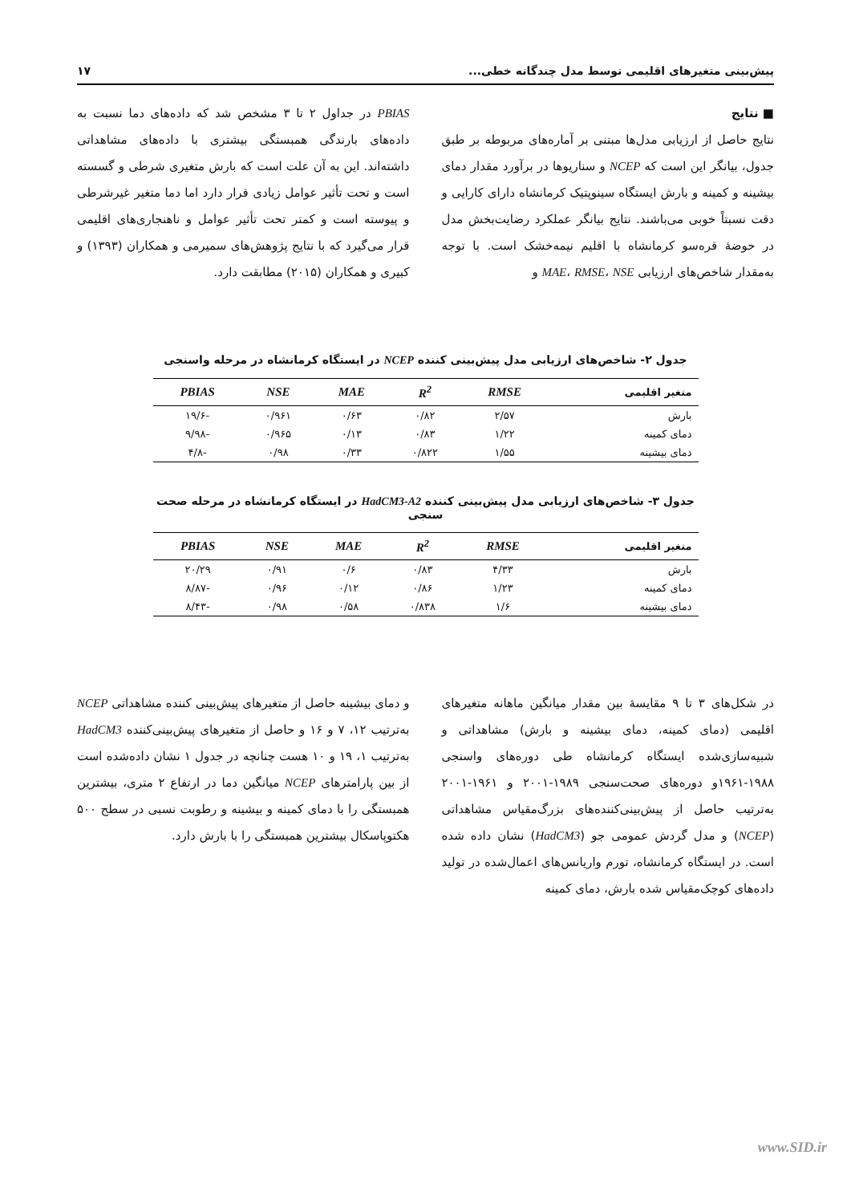پیش‌بینی متغیرهای اقلیمی توسط مدل چندگانه خطی... ۱۷
■ نتایج
نتایج حاصل از ارزیابی مدل‌ها مبتنی بر آماره‌های مربوطه بر طبق جدول، بیانگر این است که NCEP و سناریوها در برآورد مقدار دمای بیشینه و کمینه و بارش ایستگاه سینوپتیک کرمانشاه دارای کارایی و دقت نسبتاً خوبی می‌باشند. نتایج بیانگر عملکرد رضایت‌بخش مدل در حوضهٔ قره‌سو کرمانشاه با اقلیم نیمه‌خشک است. با توجه به‌مقدار شاخص‌های ارزیابی MAE، RMSE، NSE و
PBIAS در جداول ۲ تا ۳ مشخص شد که داده‌های دما نسبت به داده‌های بارندگی همبستگی بیشتری با داده‌های مشاهداتی داشته‌اند. این به آن علت است که بارش متغیری شرطی و گسسته است و تحت تأثیر عوامل زیادی قرار دارد اما دما متغیر غیرشرطی و پیوسته است و کمتر تحت تأثیر عوامل و ناهنجاری‌های اقلیمی قرار می‌گیرد که با نتایج پژوهش‌های سمیرمی و همکاران (۱۳۹۳) و کبیری و همکاران (۲۰۱۵) مطابقت دارد.
جدول ۲- شاخص‌های ارزیابی مدل پیش‌بینی کننده NCEP در ایستگاه کرمانشاه در مرحله واسنجی
| متغیر اقلیمی | RMSE | R<sup>2</sup> | MAE | NSE | PBIAS |
| --- | --- | --- | --- | --- | --- |
| بارش | ۲/۵۷ | ۰/۸۲ | ۰/۶۳ | ۰/۹۶۱ | -۱۹/۶ |
| دمای کمینه | ۱/۲۲ | ۰/۸۳ | ۰/۱۳ | ۰/۹۶۵ | -۹/۹۸ |
| دمای بیشینه | ۱/۵۵ | ۰/۸۲۲ | ۰/۳۳ | ۰/۹۸ | -۴/۸ |
جدول ۳- شاخص‌های ارزیابی مدل پیش‌بینی کننده HadCM3-A2 در ایستگاه کرمانشاه در مرحله صحت سنجی
| متغیر اقلیمی | RMSE | R<sup>2</sup> | MAE | NSE | PBIAS |
| --- | --- | --- | --- | --- | --- |
| بارش | ۴/۳۳ | ۰/۸۳ | ۰/۶ | ۰/۹۱ | ۲۰/۲۹ |
| دمای کمینه | ۱/۲۳ | ۰/۸۶ | ۰/۱۲ | ۰/۹۶ | -۸/۸۷ |
| دمای بیشینه | ۱/۶ | ۰/۸۳۸ | ۰/۵۸ | ۰/۹۸ | -۸/۴۳ |
در شکل‌های ۳ تا ۹ مقایسهٔ بین مقدار میانگین ماهانه متغیرهای اقلیمی (دمای کمینه، دمای بیشینه و بارش) مشاهداتی و شبیه‌سازی‌شده ایستگاه کرمانشاه طی دوره‌های واسنجی ۱۹۸۸-۱۹۶۱و دوره‌های صحت‌سنجی ۱۹۸۹-۲۰۰۱ و ۱۹۶۱-۲۰۰۱ به‌ترتیب حاصل از پیش‌بینی‌کننده‌های بزرگ‌مقیاس مشاهداتی (NCEP) و مدل گردش عمومی جو (HadCM3) نشان داده شده است. در ایستگاه کرمانشاه، تورم واریانس‌های اعمال‌شده در تولید داده‌های کوچک‌مقیاس شده بارش، دمای کمینه
و دمای بیشینه حاصل از متغیرهای پیش‌بینی کننده مشاهداتی NCEP به‌ترتیب ۱۲، ۷ و ۱۶ و حاصل از متغیرهای پیش‌بینی‌کننده HadCM3 به‌ترتیب ۱، ۱۹ و ۱۰ هست چنانچه در جدول ۱ نشان داده‌شده است از بین پارامترهای NCEP میانگین دما در ارتفاع ۲ متری، بیشترین همبستگی را با دمای کمینه و بیشینه و رطوبت نسبی در سطح ۵۰۰ هکتوپاسکال بیشترین همبستگی را با بارش دارد.
www.SID.ir